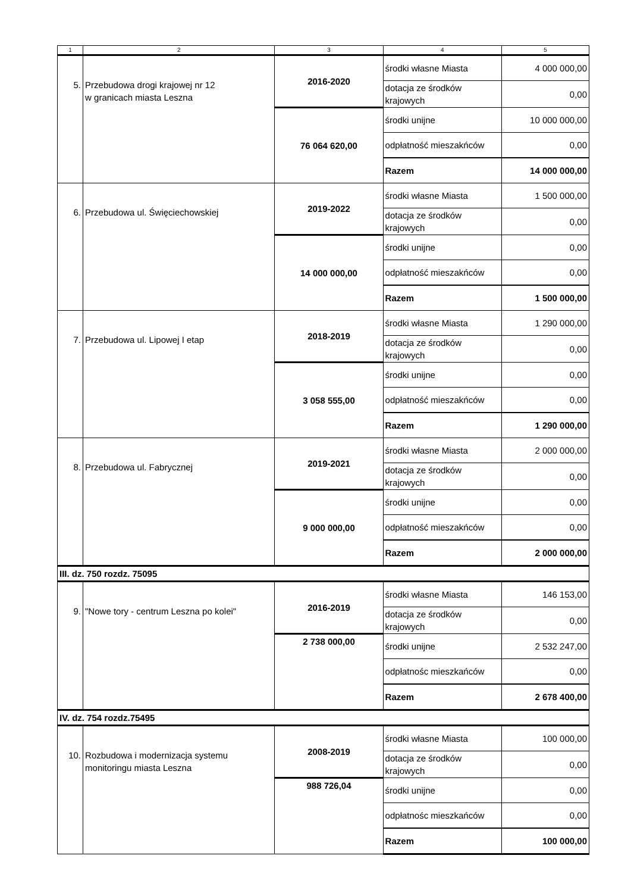| 1 | 2 | 3 | 4 | 5 |
| --- | --- | --- | --- | --- |
| 5. | Przebudowa drogi krajowej nr 12 w granicach miasta Leszna | 2016-2020 | środki własne Miasta | 4 000 000,00 |
| | | | dotacja ze środków krajowych | 0,00 |
| | | 76 064 620,00 | środki unijne | 10 000 000,00 |
| | | | odpłatność mieszakńców | 0,00 |
| | | | Razem | 14 000 000,00 |
| 6. | Przebudowa ul. Święciechowskiej | 2019-2022 | środki własne Miasta | 1 500 000,00 |
| | | | dotacja ze środków krajowych | 0,00 |
| | | 14 000 000,00 | środki unijne | 0,00 |
| | | | odpłatność mieszakńców | 0,00 |
| | | | Razem | 1 500 000,00 |
| 7. | Przebudowa ul. Lipowej I etap | 2018-2019 | środki własne Miasta | 1 290 000,00 |
| | | | dotacja ze środków krajowych | 0,00 |
| | | 3 058 555,00 | środki unijne | 0,00 |
| | | | odpłatność mieszakńców | 0,00 |
| | | | Razem | 1 290 000,00 |
| 8. | Przebudowa ul. Fabrycznej | 2019-2021 | środki własne Miasta | 2 000 000,00 |
| | | | dotacja ze środków krajowych | 0,00 |
| | | 9 000 000,00 | środki unijne | 0,00 |
| | | | odpłatność mieszakńców | 0,00 |
| | | | Razem | 2 000 000,00 |
| III. dz. 750 rozdz. 75095 | | | | |
| 9. | "Nowe tory - centrum Leszna po kolei" | 2016-2019 | środki własne Miasta | 146 153,00 |
| | | | dotacja ze środków krajowych | 0,00 |
| | | 2 738 000,00 | środki unijne | 2 532 247,00 |
| | | | odpłatnośc mieszkańców | 0,00 |
| | | | Razem | 2 678 400,00 |
| IV. dz. 754 rozdz.75495 | | | | |
| 10. | Rozbudowa i modernizacja systemu monitoringu miasta Leszna | 2008-2019 | środki własne Miasta | 100 000,00 |
| | | | dotacja ze środków krajowych | 0,00 |
| | | 988 726,04 | środki unijne | 0,00 |
| | | | odpłatnośc mieszkańców | 0,00 |
| | | | Razem | 100 000,00 |